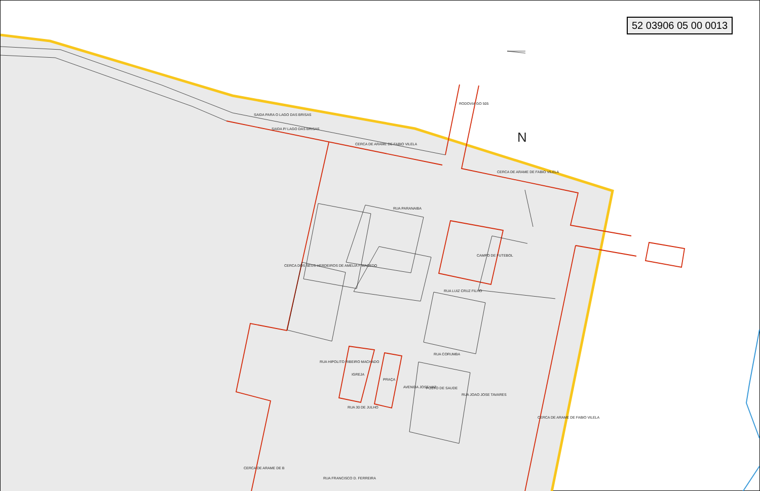52 03906 05 00 0013
SAIDA PARA O LAGO DAS BRISAS
SAIDA P/ LAGO DAS BRISAS
CERCA DE ARAME DE FABIO VILELA
RODOVIA GO 505
CERCA DE ARAME DE FABIO VILELA
RUA PARANAIBA
CAMPO DE FUTEBOL
CERCA DOS SEUS HERDEIROS DE AMELIA F MACEDO
N
RUA LUIZ CRUZ FILHO
RUA CORUMBA
IGREJA
PRAÇA
POSTO DE SAUDE
RUA HIPOLITO RIBEIRO MACHADO
AVENIDA JOSE VAZ
RUA JOAO JOSE TAVARES
CERCA DE ARAME DE FABIO VILELA
RUA 30 DE JULHO
RUA FRANCISCO D. FERREIRA
CERCA DE ARAME DE B